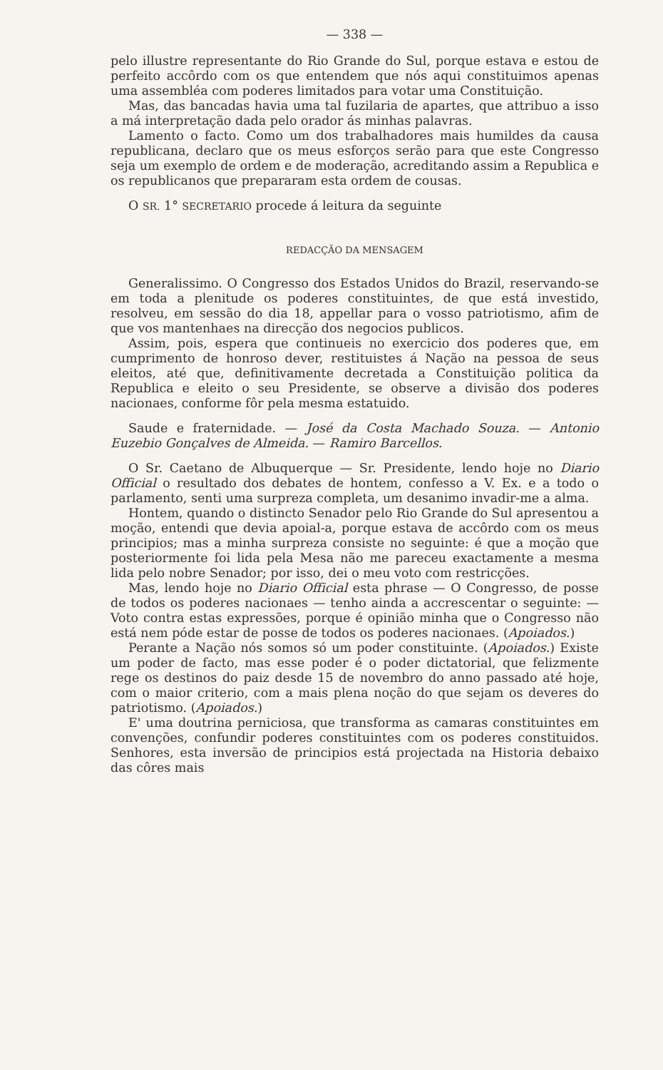— 338 —
pelo illustre representante do Rio Grande do Sul, porque estava e estou de perfeito accôrdo com os que entendem que nós aqui constituimos apenas uma assembléa com poderes limitados para votar uma Constituição.
Mas, das bancadas havia uma tal fuzilaria de apartes, que attribuo a isso a má interpretação dada pelo orador ás minhas palavras.
Lamento o facto. Como um dos trabalhadores mais humildes da causa republicana, declaro que os meus esforços serão para que este Congresso seja um exemplo de ordem e de moderação, acreditando assim a Republica e os republicanos que prepararam esta ordem de cousas.
O SR. 1° SECRETARIO procede á leitura da seguinte
REDACÇÃO DA MENSAGEM
Generalissimo. O Congresso dos Estados Unidos do Brazil, reservando-se em toda a plenitude os poderes constituintes, de que está investido, resolveu, em sessão do dia 18, appellar para o vosso patriotismo, afim de que vos mantenhaes na direcção dos negocios publicos.
Assim, pois, espera que continueis no exercicio dos poderes que, em cumprimento de honroso dever, restituistes á Nação na pessoa de seus eleitos, até que, definitivamente decretada a Constituição politica da Republica e eleito o seu Presidente, se observe a divisão dos poderes nacionaes, conforme fôr pela mesma estatuido.
Saude e fraternidade. — José da Costa Machado Souza. — Antonio Euzebio Gonçalves de Almeida. — Ramiro Barcellos.
O Sr. Caetano de Albuquerque — Sr. Presidente, lendo hoje no Diario Official o resultado dos debates de hontem, confesso a V. Ex. e a todo o parlamento, senti uma surpreza completa, um desanimo invadir-me a alma.
Hontem, quando o distincto Senador pelo Rio Grande do Sul apresentou a moção, entendi que devia apoial-a, porque estava de accôrdo com os meus principios; mas a minha surpreza consiste no seguinte: é que a moção que posteriormente foi lida pela Mesa não me pareceu exactamente a mesma lida pelo nobre Senador; por isso, dei o meu voto com restricções.
Mas, lendo hoje no Diario Official esta phrase — O Congresso, de posse de todos os poderes nacionaes — tenho ainda a accrescentar o seguinte: — Voto contra estas expressões, porque é opinião minha que o Congresso não está nem póde estar de posse de todos os poderes nacionaes. (Apoiados.)
Perante a Nação nós somos só um poder constituinte. (Apoiados.) Existe um poder de facto, mas esse poder é o poder dictatorial, que felizmente rege os destinos do paiz desde 15 de novembro do anno passado até hoje, com o maior criterio, com a mais plena noção do que sejam os deveres do patriotismo. (Apoiados.)
E' uma doutrina perniciosa, que transforma as camaras constituintes em convenções, confundir poderes constituintes com os poderes constituidos. Senhores, esta inversão de principios está projectada na Historia debaixo das côres mais